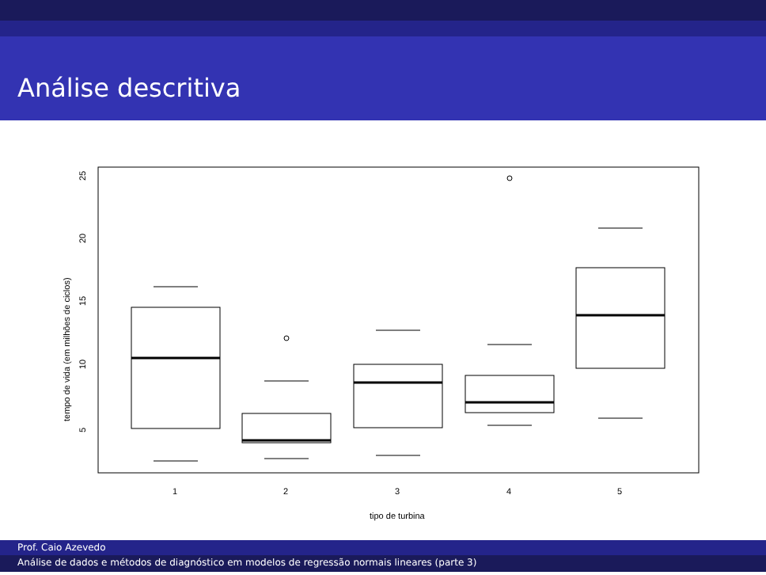Análise descritiva
25
20
15
10
5
tempo de vida (em milhões de ciclos)
1
2
3
4
5
tipo de turbina
Prof. Caio Azevedo
Análise de dados e métodos de diagnóstico em modelos de regressão normais lineares (parte 3)